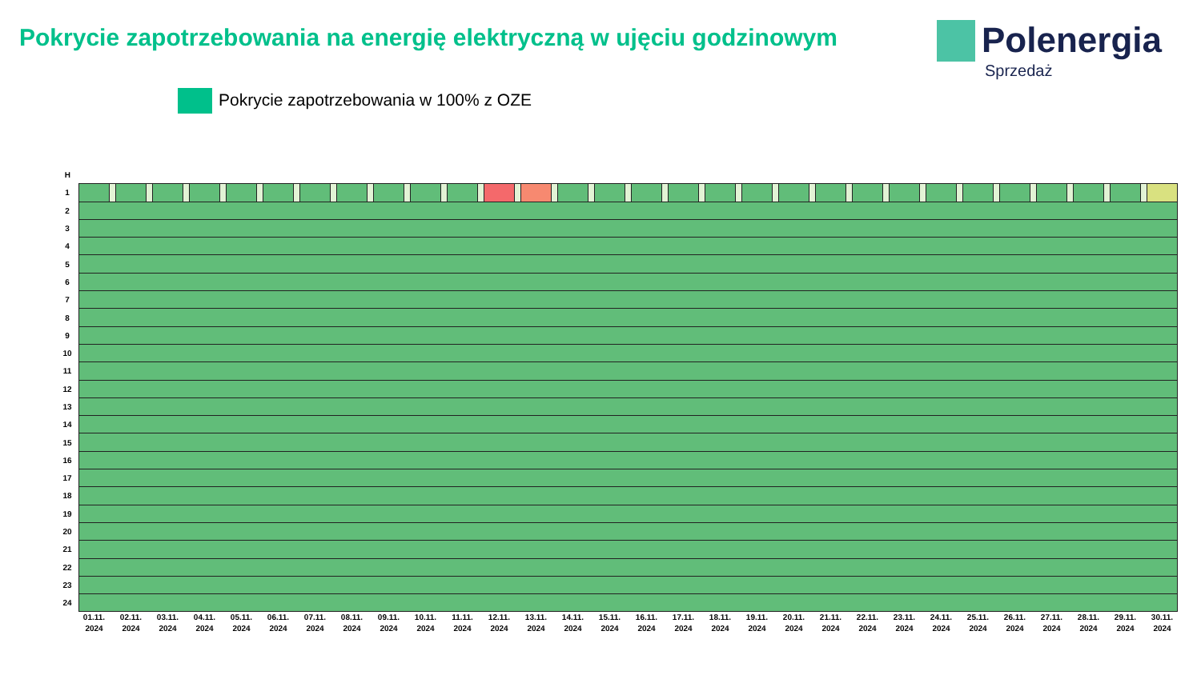Pokrycie zapotrzebowania na energię elektryczną w ujęciu godzinowym
Polenergia
Sprzedaż
Pokrycie zapotrzebowania w 100% z OZE
| H | | | | | | | | | | | | | | | | | | | | | | | | | | | | | | | | | | | | | | | | | | | | | | | | | | | | | | | | | | | |
| 1 | | | | | | | | | | | | | | | | | | | | | | | | | | | | | | | | | | | | | | | | | | | | | | | | | | | | | | | | | | | |
| 2 | | | | | | | | | | | | | | | | | | | | | | | | | | | | | | | | | | | | | | | | | | | | | | | | | | | | | | | | | | | |
| 3 | | | | | | | | | | | | | | | | | | | | | | | | | | | | | | | | | | | | | | | | | | | | | | | | | | | | | | | | | | | |
| 4 | | | | | | | | | | | | | | | | | | | | | | | | | | | | | | | | | | | | | | | | | | | | | | | | | | | | | | | | | | | |
| 5 | | | | | | | | | | | | | | | | | | | | | | | | | | | | | | | | | | | | | | | | | | | | | | | | | | | | | | | | | | | |
| 6 | | | | | | | | | | | | | | | | | | | | | | | | | | | | | | | | | | | | | | | | | | | | | | | | | | | | | | | | | | | |
| 7 | | | | | | | | | | | | | | | | | | | | | | | | | | | | | | | | | | | | | | | | | | | | | | | | | | | | | | | | | | | |
| 8 | | | | | | | | | | | | | | | | | | | | | | | | | | | | | | | | | | | | | | | | | | | | | | | | | | | | | | | | | | | |
| 9 | | | | | | | | | | | | | | | | | | | | | | | | | | | | | | | | | | | | | | | | | | | | | | | | | | | | | | | | | | | |
| 10 | | | | | | | | | | | | | | | | | | | | | | | | | | | | | | | | | | | | | | | | | | | | | | | | | | | | | | | | | | | |
| 11 | | | | | | | | | | | | | | | | | | | | | | | | | | | | | | | | | | | | | | | | | | | | | | | | | | | | | | | | | | | |
| 12 | | | | | | | | | | | | | | | | | | | | | | | | | | | | | | | | | | | | | | | | | | | | | | | | | | | | | | | | | | | |
| 13 | | | | | | | | | | | | | | | | | | | | | | | | | | | | | | | | | | | | | | | | | | | | | | | | | | | | | | | | | | | |
| 14 | | | | | | | | | | | | | | | | | | | | | | | | | | | | | | | | | | | | | | | | | | | | | | | | | | | | | | | | | | | |
| 15 | | | | | | | | | | | | | | | | | | | | | | | | | | | | | | | | | | | | | | | | | | | | | | | | | | | | | | | | | | | |
| 16 | | | | | | | | | | | | | | | | | | | | | | | | | | | | | | | | | | | | | | | | | | | | | | | | | | | | | | | | | | | |
| 17 | | | | | | | | | | | | | | | | | | | | | | | | | | | | | | | | | | | | | | | | | | | | | | | | | | | | | | | | | | | |
| 18 | | | | | | | | | | | | | | | | | | | | | | | | | | | | | | | | | | | | | | | | | | | | | | | | | | | | | | | | | | | |
| 19 | | | | | | | | | | | | | | | | | | | | | | | | | | | | | | | | | | | | | | | | | | | | | | | | | | | | | | | | | | | |
| 20 | | | | | | | | | | | | | | | | | | | | | | | | | | | | | | | | | | | | | | | | | | | | | | | | | | | | | | | | | | | |
| 21 | | | | | | | | | | | | | | | | | | | | | | | | | | | | | | | | | | | | | | | | | | | | | | | | | | | | | | | | | | | |
| 22 | | | | | | | | | | | | | | | | | | | | | | | | | | | | | | | | | | | | | | | | | | | | | | | | | | | | | | | | | | | |
| 23 | | | | | | | | | | | | | | | | | | | | | | | | | | | | | | | | | | | | | | | | | | | | | | | | | | | | | | | | | | | |
| 24 | | | | | | | | | | | | | | | | | | | | | | | | | | | | | | | | | | | | | | | | | | | | | | | | | | | | | | | | | | | |
| | 01.11. 2024 | | 02.11. 2024 | | 03.11. 2024 | | 04.11. 2024 | | 05.11. 2024 | | 06.11. 2024 | | 07.11. 2024 | | 08.11. 2024 | | 09.11. 2024 | | 10.11. 2024 | | 11.11. 2024 | | 12.11. 2024 | | 13.11. 2024 | | 14.11. 2024 | | 15.11. 2024 | | 16.11. 2024 | | 17.11. 2024 | | 18.11. 2024 | | 19.11. 2024 | | 20.11. 2024 | | 21.11. 2024 | | 22.11. 2024 | | 23.11. 2024 | | 24.11. 2024 | | 25.11. 2024 | | 26.11. 2024 | | 27.11. 2024 | | 28.11. 2024 | | 29.11. 2024 | | 30.11. 2024 |